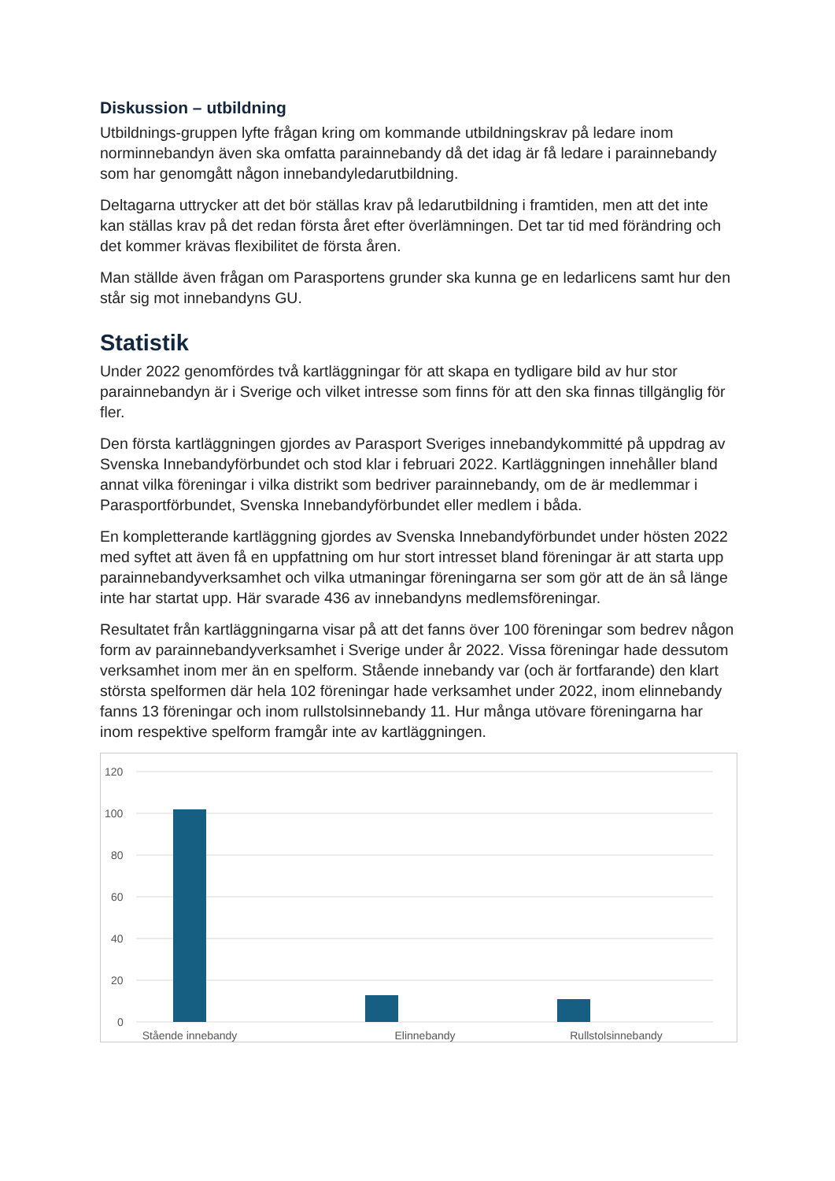Diskussion – utbildning
Utbildnings-gruppen lyfte frågan kring om kommande utbildningskrav på ledare inom norminnebandyn även ska omfatta parainnebandy då det idag är få ledare i parainnebandy som har genomgått någon innebandyledarutbildning.
Deltagarna uttrycker att det bör ställas krav på ledarutbildning i framtiden, men att det inte kan ställas krav på det redan första året efter överlämningen. Det tar tid med förändring och det kommer krävas flexibilitet de första åren.
Man ställde även frågan om Parasportens grunder ska kunna ge en ledarlicens samt hur den står sig mot innebandyns GU.
Statistik
Under 2022 genomfördes två kartläggningar för att skapa en tydligare bild av hur stor parainnebandyn är i Sverige och vilket intresse som finns för att den ska finnas tillgänglig för fler.
Den första kartläggningen gjordes av Parasport Sveriges innebandykommitté på uppdrag av Svenska Innebandyförbundet och stod klar i februari 2022. Kartläggningen innehåller bland annat vilka föreningar i vilka distrikt som bedriver parainnebandy, om de är medlemmar i Parasportförbundet, Svenska Innebandyförbundet eller medlem i båda.
En kompletterande kartläggning gjordes av Svenska Innebandyförbundet under hösten 2022 med syftet att även få en uppfattning om hur stort intresset bland föreningar är att starta upp parainnebandyverksamhet och vilka utmaningar föreningarna ser som gör att de än så länge inte har startat upp. Här svarade 436 av innebandyns medlemsföreningar.
Resultatet från kartläggningarna visar på att det fanns över 100 föreningar som bedrev någon form av parainnebandyverksamhet i Sverige under år 2022. Vissa föreningar hade dessutom verksamhet inom mer än en spelform. Stående innebandy var (och är fortfarande) den klart största spelformen där hela 102 föreningar hade verksamhet under 2022, inom elinnebandy fanns 13 föreningar och inom rullstolsinnebandy 11. Hur många utövare föreningarna har inom respektive spelform framgår inte av kartläggningen.
120
100
80
60
40
20
0
Stående innebandy
Elinnebandy
Rullstolsinnebandy